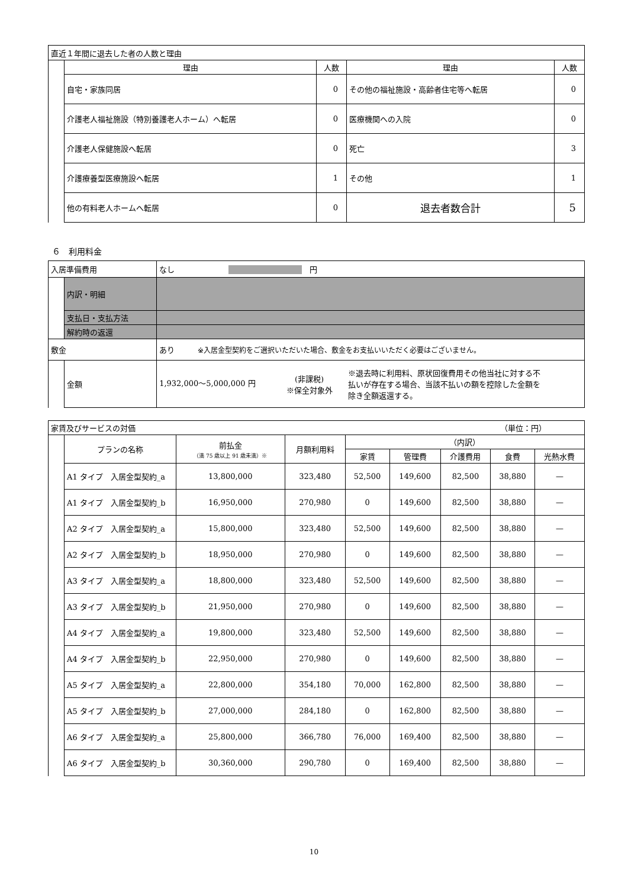| 直近１年間に退去した者の人数と理由 | | | | |
| | 理由 | 人数 | 理由 | 人数 |
| | 自宅・家族同居 | 0 | その他の福祉施設・高齢者住宅等へ転居 | 0 |
| | 介護老人福祉施設（特別養護老人ホーム）へ転居 | 0 | 医療機関への入院 | 0 |
| | 介護老人保健施設へ転居 | 0 | 死亡 | 3 |
| | 介護療養型医療施設へ転居 | 1 | その他 | 1 |
| | 他の有料老人ホームへ転居 | 0 | 退去者数合計 | 5 |
６　利用料金
| 入居準備費用 | | なし 円 | |
| | 内訳・明細 | | |
| | 支払日・支払方法 | | |
| | 解約時の返還 | | |
| 敷金 | | あり ※入居金型契約をご選択いただいた場合、敷金をお支払いいただく必要はございません。 | |
| | 金額 | 1,932,000～5,000,000 円 (非課税) ※保全対象外 ※退去時に利用料、原状回復費用その他当社に対する不払いが存在する場合、当該不払いの額を控除した金額を除き全額返還する。 | |
| 家賃及びサービスの対価 （単位：円） | | | | | | | | |
| | プランの名称 | 前払金 （満 75 歳以上 91 歳未満）※ | 月額利用料 | （内訳） | | | | |
| | | | | 家賃 | 管理費 | 介護費用 | 食費 | 光熱水費 |
| | A1 タイプ 入居金型契約_a | 13,800,000 | 323,480 | 52,500 | 149,600 | 82,500 | 38,880 | — |
| | A1 タイプ 入居金型契約_b | 16,950,000 | 270,980 | 0 | 149,600 | 82,500 | 38,880 | — |
| | A2 タイプ 入居金型契約_a | 15,800,000 | 323,480 | 52,500 | 149,600 | 82,500 | 38,880 | — |
| | A2 タイプ 入居金型契約_b | 18,950,000 | 270,980 | 0 | 149,600 | 82,500 | 38,880 | — |
| | A3 タイプ 入居金型契約_a | 18,800,000 | 323,480 | 52,500 | 149,600 | 82,500 | 38,880 | — |
| | A3 タイプ 入居金型契約_b | 21,950,000 | 270,980 | 0 | 149,600 | 82,500 | 38,880 | — |
| | A4 タイプ 入居金型契約_a | 19,800,000 | 323,480 | 52,500 | 149,600 | 82,500 | 38,880 | — |
| | A4 タイプ 入居金型契約_b | 22,950,000 | 270,980 | 0 | 149,600 | 82,500 | 38,880 | — |
| | A5 タイプ 入居金型契約_a | 22,800,000 | 354,180 | 70,000 | 162,800 | 82,500 | 38,880 | — |
| | A5 タイプ 入居金型契約_b | 27,000,000 | 284,180 | 0 | 162,800 | 82,500 | 38,880 | — |
| | A6 タイプ 入居金型契約_a | 25,800,000 | 366,780 | 76,000 | 169,400 | 82,500 | 38,880 | — |
| | A6 タイプ 入居金型契約_b | 30,360,000 | 290,780 | 0 | 169,400 | 82,500 | 38,880 | — |
10